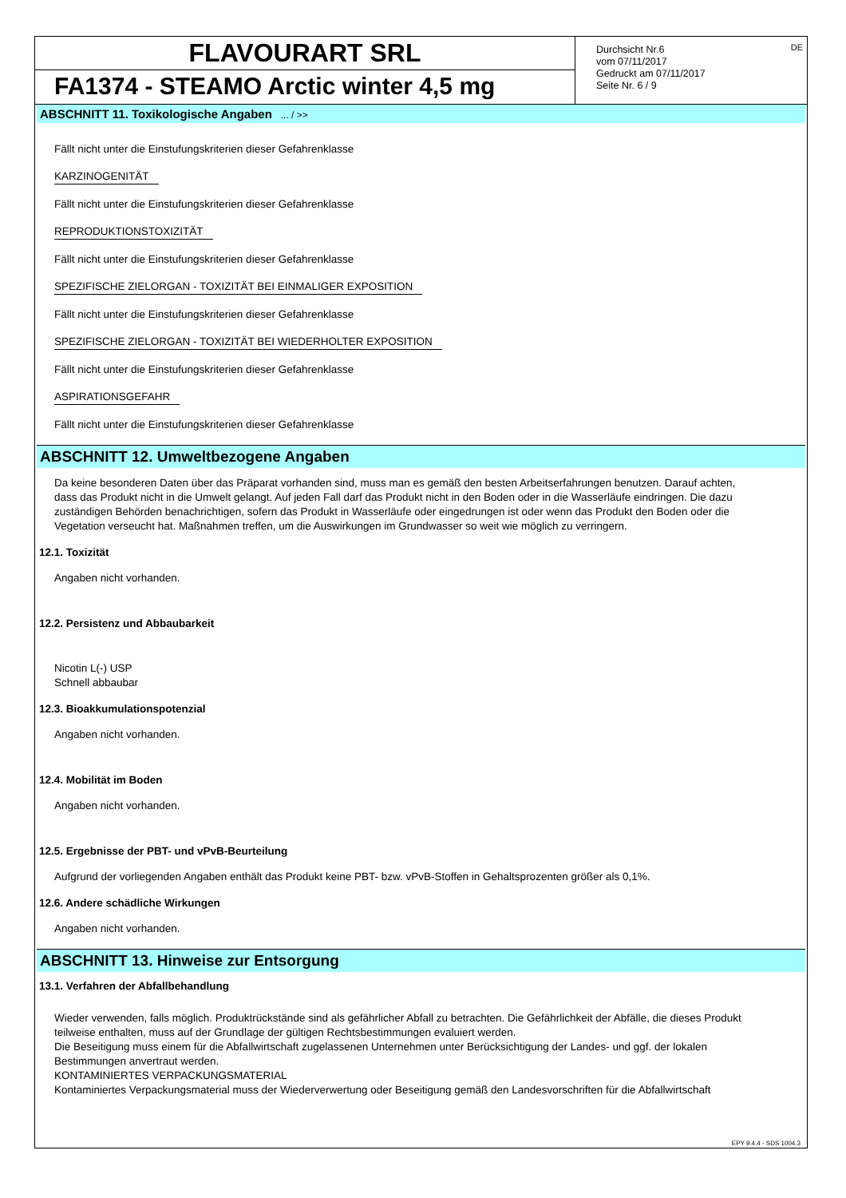FLAVOURART SRL
FA1374 - STEAMO Arctic winter 4,5 mg
Durchsicht Nr.6
vom 07/11/2017
Gedruckt am 07/11/2017
Seite Nr. 6 / 9
DE
ABSCHNITT 11. Toxikologische Angaben ... / >>
Fällt nicht unter die Einstufungskriterien dieser Gefahrenklasse
KARZINOGENITÄT
Fällt nicht unter die Einstufungskriterien dieser Gefahrenklasse
REPRODUKTIONSTOXIZITÄT
Fällt nicht unter die Einstufungskriterien dieser Gefahrenklasse
SPEZIFISCHE ZIELORGAN - TOXIZITÄT BEI EINMALIGER EXPOSITION
Fällt nicht unter die Einstufungskriterien dieser Gefahrenklasse
SPEZIFISCHE ZIELORGAN - TOXIZITÄT BEI WIEDERHOLTER EXPOSITION
Fällt nicht unter die Einstufungskriterien dieser Gefahrenklasse
ASPIRATIONSGEFAHR
Fällt nicht unter die Einstufungskriterien dieser Gefahrenklasse
ABSCHNITT 12. Umweltbezogene Angaben
Da keine besonderen Daten über das Präparat vorhanden sind, muss man es gemäß den besten Arbeitserfahrungen benutzen. Darauf achten, dass das Produkt nicht in die Umwelt gelangt. Auf jeden Fall darf das Produkt nicht in den Boden oder in die Wasserläufe eindringen. Die dazu zuständigen Behörden benachrichtigen, sofern das Produkt in Wasserläufe oder eingedrungen ist oder wenn das Produkt den Boden oder die Vegetation verseucht hat. Maßnahmen treffen, um die Auswirkungen im Grundwasser so weit wie möglich zu verringern.
12.1. Toxizität
Angaben nicht vorhanden.
12.2. Persistenz und Abbaubarkeit
Nicotin L(-) USP
Schnell abbaubar
12.3. Bioakkumulationspotenzial
Angaben nicht vorhanden.
12.4. Mobilität im Boden
Angaben nicht vorhanden.
12.5. Ergebnisse der PBT- und vPvB-Beurteilung
Aufgrund der vorliegenden Angaben enthält das Produkt keine PBT- bzw. vPvB-Stoffen in Gehaltsprozenten größer als 0,1%.
12.6. Andere schädliche Wirkungen
Angaben nicht vorhanden.
ABSCHNITT 13. Hinweise zur Entsorgung
13.1. Verfahren der Abfallbehandlung
Wieder verwenden, falls möglich. Produktrückstände sind als gefährlicher Abfall zu betrachten. Die Gefährlichkeit der Abfälle, die dieses Produkt teilweise enthalten, muss auf der Grundlage der gültigen Rechtsbestimmungen evaluiert werden.
Die Beseitigung muss einem für die Abfallwirtschaft zugelassenen Unternehmen unter Berücksichtigung der Landes- und ggf. der lokalen Bestimmungen anvertraut werden.
KONTAMINIERTES VERPACKUNGSMATERIAL
Kontaminiertes Verpackungsmaterial muss der Wiederverwertung oder Beseitigung gemäß den Landesvorschriften für die Abfallwirtschaft
EPY 9.4.4 - SDS 1004.3